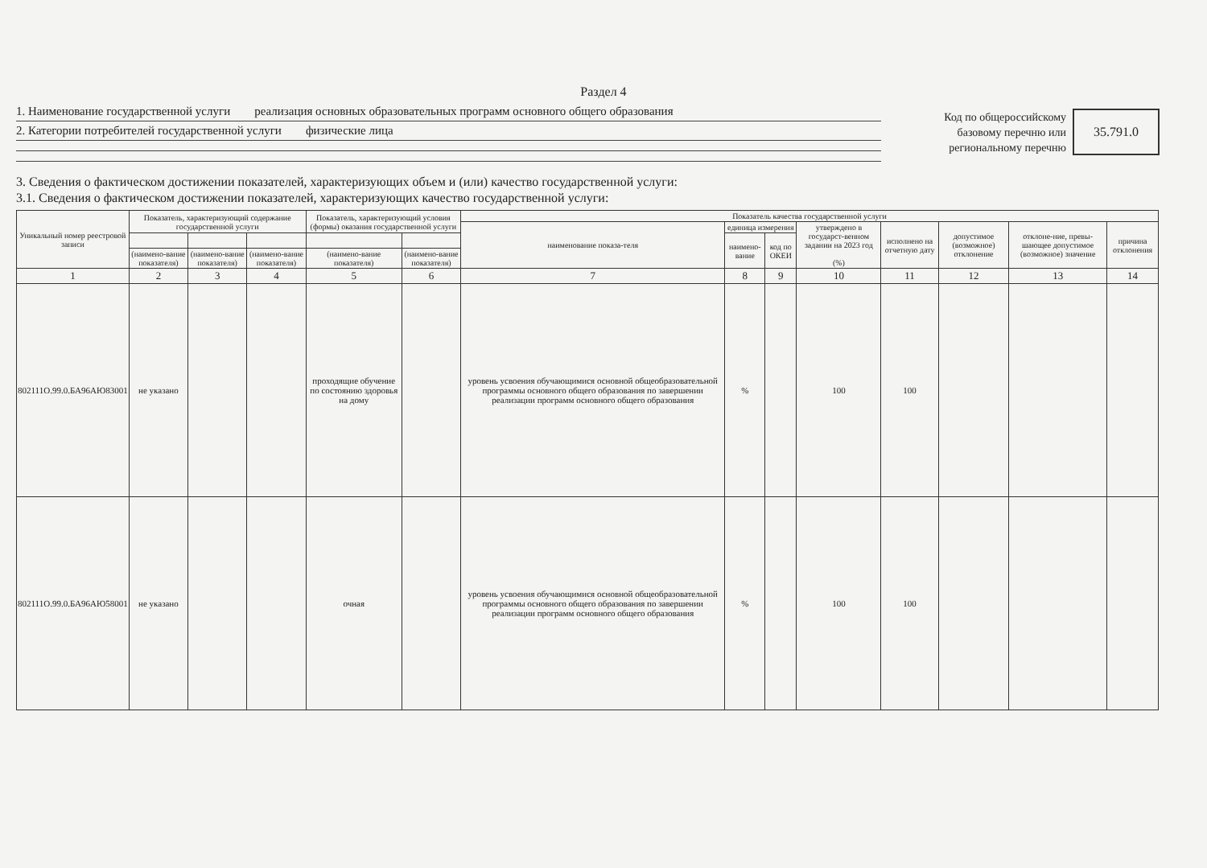Раздел 4
1. Наименование государственной услуги реализация основных образовательных программ основного общего образования
2. Категории потребителей государственной услуги физические лица
Код по общероссийскому базовому перечню или региональному перечню
35.791.0
3. Сведения о фактическом достижении показателей, характеризующих объем и (или) качество государственной услуги:
3.1. Сведения о фактическом достижении показателей, характеризующих качество государственной услуги:
| Уникальный номер реестровой записи | Показатель, характеризующий содержание государственной услуги | | | Показатель, характеризующий условия (формы) оказания государственной услуги | | Показатель качества государственной услуги | | | | | | | |
| --- | --- | --- | --- | --- | --- | --- | --- | --- | --- | --- | --- | --- | --- |
| | | | | | | наименование показа-теля | единица измерения | | утверждено в государст-венном задании на 2023 год (%) | исполнено на отчетную дату | допустимое (возможное) отклонение | отклоне-ние, превы-шающее допустимое (возможное) значение | причина отклонения |
| | | | | | | | наимено-вание | код по ОКЕИ | | | | | |
| | (наимено-вание показателя) | (наимено-вание показателя) | (наимено-вание показателя) | (наимено-вание показателя) | (наимено-вание показателя) | | | | | | | | |
| 1 | 2 | 3 | 4 | 5 | 6 | 7 | 8 | 9 | 10 | 11 | 12 | 13 | 14 |
| 802111О.99.0.БА96АЮ83001 | не указано | | | проходящие обучение по состоянию здоровья на дому | | уровень усвоения обучающимися основной общеобразовательной программы основного общего образования по завершении реализации программ основного общего образования | % | | 100 | 100 | | | |
| 802111О.99.0.БА96АЮ58001 | не указано | | | очная | | уровень усвоения обучающимися основной общеобразовательной программы основного общего образования по завершении реализации программ основного общего образования | % | | 100 | 100 | | | |